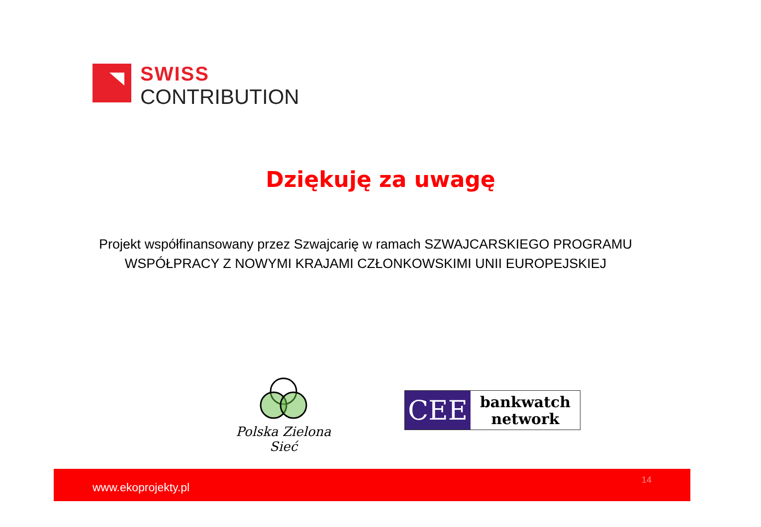SWISS
CONTRIBUTION
Dziękuję za uwagę
Projekt współfinansowany przez Szwajcarię w ramach SZWAJCARSKIEGO PROGRAMU WSPÓŁPRACY Z NOWYMI KRAJAMI CZŁONKOWSKIMI UNII EUROPEJSKIEJ
Polska Zielona Sieć
CEE
bankwatch
network
www.ekoprojekty.pl
14